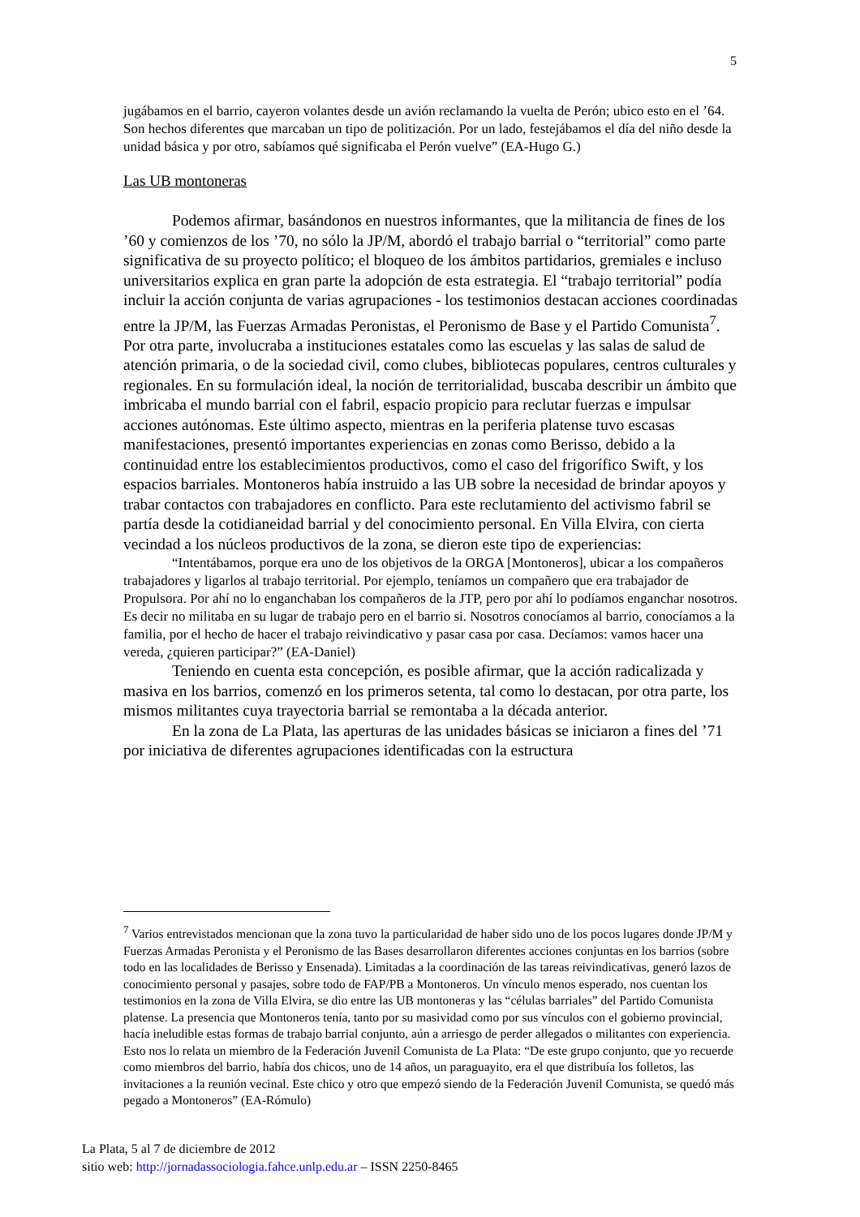5
jugábamos en el barrio, cayeron volantes desde un avión reclamando la vuelta de Perón; ubico esto en el ’64. Son hechos diferentes que marcaban un tipo de politización. Por un lado, festejábamos el día del niño desde la unidad básica y por otro, sabíamos qué significaba el Perón vuelve” (EA-Hugo G.)
Las UB montoneras
Podemos afirmar, basándonos en nuestros informantes, que la militancia de fines de los ’60 y comienzos de los ’70, no sólo la JP/M, abordó el trabajo barrial o “territorial” como parte significativa de su proyecto político; el bloqueo de los ámbitos partidarios, gremiales e incluso universitarios explica en gran parte la adopción de esta estrategia. El “trabajo territorial” podía incluir la acción conjunta de varias agrupaciones - los testimonios destacan acciones coordinadas entre la JP/M, las Fuerzas Armadas Peronistas, el Peronismo de Base y el Partido Comunista<sup>7</sup>. Por otra parte, involucraba a instituciones estatales como las escuelas y las salas de salud de atención primaria, o de la sociedad civil, como clubes, bibliotecas populares, centros culturales y regionales. En su formulación ideal, la noción de territorialidad, buscaba describir un ámbito que imbricaba el mundo barrial con el fabril, espacio propicio para reclutar fuerzas e impulsar acciones autónomas. Este último aspecto, mientras en la periferia platense tuvo escasas manifestaciones, presentó importantes experiencias en zonas como Berisso, debido a la continuidad entre los establecimientos productivos, como el caso del frigorífico Swift, y los espacios barriales. Montoneros había instruido a las UB sobre la necesidad de brindar apoyos y trabar contactos con trabajadores en conflicto. Para este reclutamiento del activismo fabril se partía desde la cotidianeidad barrial y del conocimiento personal. En Villa Elvira, con cierta vecindad a los núcleos productivos de la zona, se dieron este tipo de experiencias:
“Intentábamos, porque era uno de los objetivos de la ORGA [Montoneros], ubicar a los compañeros trabajadores y ligarlos al trabajo territorial. Por ejemplo, teníamos un compañero que era trabajador de Propulsora. Por ahí no lo enganchaban los compañeros de la JTP, pero por ahí lo podíamos enganchar nosotros. Es decir no militaba en su lugar de trabajo pero en el barrio si. Nosotros conocíamos al barrio, conocíamos a la familia, por el hecho de hacer el trabajo reivindicativo y pasar casa por casa. Decíamos: vamos hacer una vereda, ¿quieren participar?” (EA-Daniel)
Teniendo en cuenta esta concepción, es posible afirmar, que la acción radicalizada y masiva en los barrios, comenzó en los primeros setenta, tal como lo destacan, por otra parte, los mismos militantes cuya trayectoria barrial se remontaba a la década anterior.
En la zona de La Plata, las aperturas de las unidades básicas se iniciaron a fines del ’71 por iniciativa de diferentes agrupaciones identificadas con la estructura
<sup>7</sup> Varios entrevistados mencionan que la zona tuvo la particularidad de haber sido uno de los pocos lugares donde JP/M y Fuerzas Armadas Peronista y el Peronismo de las Bases desarrollaron diferentes acciones conjuntas en los barrios (sobre todo en las localidades de Berisso y Ensenada). Limitadas a la coordinación de las tareas reivindicativas, generó lazos de conocimiento personal y pasajes, sobre todo de FAP/PB a Montoneros. Un vínculo menos esperado, nos cuentan los testimonios en la zona de Villa Elvira, se dio entre las UB montoneras y las “células barriales” del Partido Comunista platense. La presencia que Montoneros tenía, tanto por su masividad como por sus vínculos con el gobierno provincial, hacía ineludible estas formas de trabajo barrial conjunto, aún a arriesgo de perder allegados o militantes con experiencia. Esto nos lo relata un miembro de la Federación Juvenil Comunista de La Plata: “De este grupo conjunto, que yo recuerde como miembros del barrio, había dos chicos, uno de 14 años, un paraguayito, era el que distribuía los folletos, las invitaciones a la reunión vecinal. Este chico y otro que empezó siendo de la Federación Juvenil Comunista, se quedó más pegado a Montoneros” (EA-Rómulo)
La Plata, 5 al 7 de diciembre de 2012
sitio web: http://jornadassociologia.fahce.unlp.edu.ar – ISSN 2250-8465